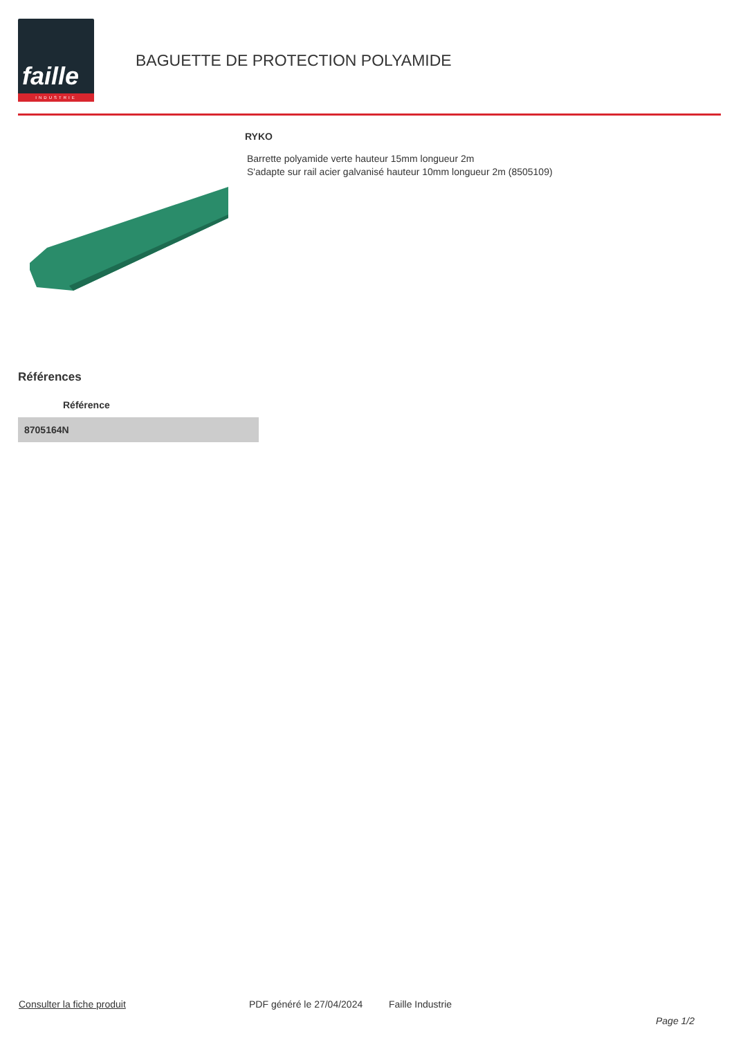faille
INDUSTRIE
BAGUETTE DE PROTECTION POLYAMIDE
RYKO
Barrette polyamide verte hauteur 15mm longueur 2m
S'adapte sur rail acier galvanisé hauteur 10mm longueur 2m (8505109)
Références
| Référence |
| --- |
| 8705164N |
Consulter la fiche produit PDF généré le 27/04/2024 Faille Industrie
Page 1/2